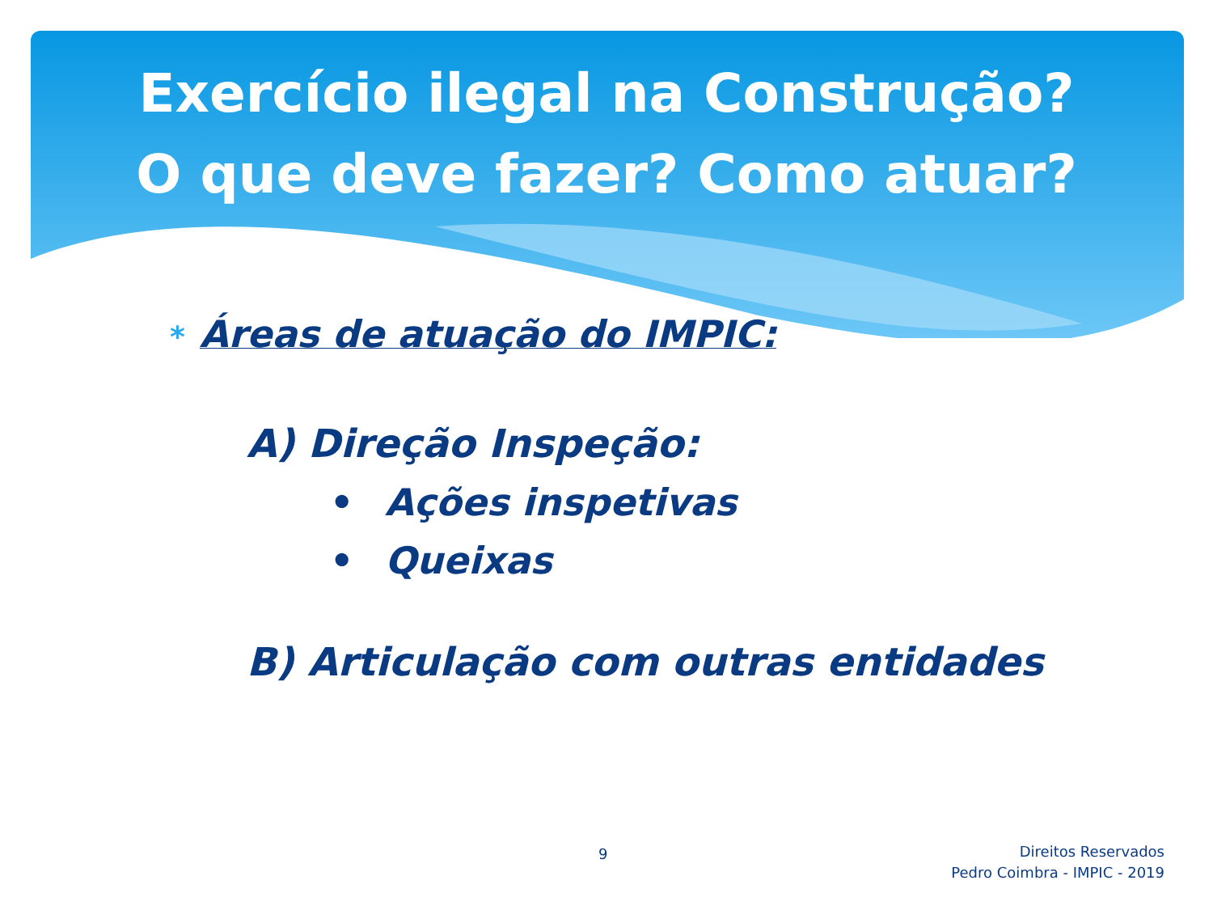Exercício ilegal na Construção?
O que deve fazer? Como atuar?
* Áreas de atuação do IMPIC:
A) Direção Inspeção:
• Ações inspetivas
• Queixas
B) Articulação com outras entidades
9
Direitos Reservados
Pedro Coimbra - IMPIC - 2019